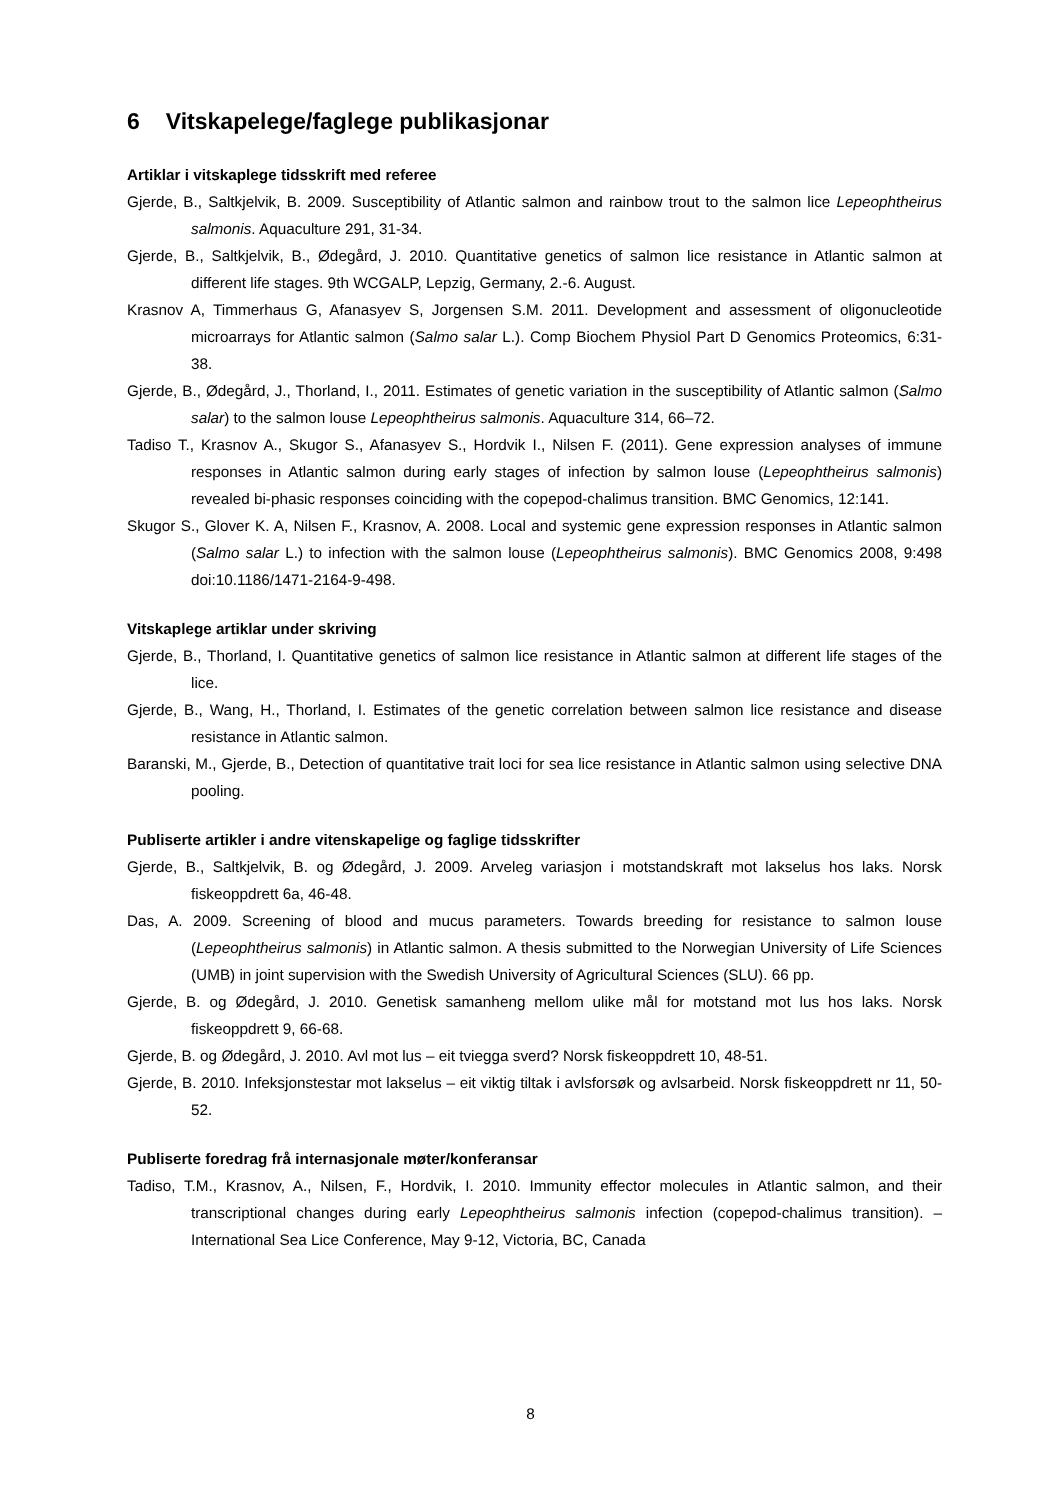6 Vitskapelege/faglege publikasjonar
Artiklar i vitskaplege tidsskrift med referee
Gjerde, B., Saltkjelvik, B. 2009. Susceptibility of Atlantic salmon and rainbow trout to the salmon lice Lepeophtheirus salmonis. Aquaculture 291, 31-34.
Gjerde, B., Saltkjelvik, B., Ødegård, J. 2010. Quantitative genetics of salmon lice resistance in Atlantic salmon at different life stages. 9th WCGALP, Lepzig, Germany, 2.-6. August.
Krasnov A, Timmerhaus G, Afanasyev S, Jorgensen S.M. 2011. Development and assessment of oligonucleotide microarrays for Atlantic salmon (Salmo salar L.). Comp Biochem Physiol Part D Genomics Proteomics, 6:31-38.
Gjerde, B., Ødegård, J., Thorland, I., 2011. Estimates of genetic variation in the susceptibility of Atlantic salmon (Salmo salar) to the salmon louse Lepeophtheirus salmonis. Aquaculture 314, 66–72.
Tadiso T., Krasnov A., Skugor S., Afanasyev S., Hordvik I., Nilsen F. (2011). Gene expression analyses of immune responses in Atlantic salmon during early stages of infection by salmon louse (Lepeophtheirus salmonis) revealed bi-phasic responses coinciding with the copepod-chalimus transition. BMC Genomics, 12:141.
Skugor S., Glover K. A, Nilsen F., Krasnov, A. 2008. Local and systemic gene expression responses in Atlantic salmon (Salmo salar L.) to infection with the salmon louse (Lepeophtheirus salmonis). BMC Genomics 2008, 9:498 doi:10.1186/1471-2164-9-498.
Vitskaplege artiklar under skriving
Gjerde, B., Thorland, I. Quantitative genetics of salmon lice resistance in Atlantic salmon at different life stages of the lice.
Gjerde, B., Wang, H., Thorland, I. Estimates of the genetic correlation between salmon lice resistance and disease resistance in Atlantic salmon.
Baranski, M., Gjerde, B., Detection of quantitative trait loci for sea lice resistance in Atlantic salmon using selective DNA pooling.
Publiserte artikler i andre vitenskapelige og faglige tidsskrifter
Gjerde, B., Saltkjelvik, B. og Ødegård, J. 2009. Arveleg variasjon i motstandskraft mot lakselus hos laks. Norsk fiskeoppdrett 6a, 46-48.
Das, A. 2009. Screening of blood and mucus parameters. Towards breeding for resistance to salmon louse (Lepeophtheirus salmonis) in Atlantic salmon. A thesis submitted to the Norwegian University of Life Sciences (UMB) in joint supervision with the Swedish University of Agricultural Sciences (SLU). 66 pp.
Gjerde, B. og Ødegård, J. 2010. Genetisk samanheng mellom ulike mål for motstand mot lus hos laks. Norsk fiskeoppdrett 9, 66-68.
Gjerde, B. og Ødegård, J. 2010. Avl mot lus – eit tviegga sverd? Norsk fiskeoppdrett 10, 48-51.
Gjerde, B. 2010. Infeksjonstestar mot lakselus – eit viktig tiltak i avlsforsøk og avlsarbeid. Norsk fiskeoppdrett nr 11, 50-52.
Publiserte foredrag frå internasjonale møter/konferansar
Tadiso, T.M., Krasnov, A., Nilsen, F., Hordvik, I. 2010. Immunity effector molecules in Atlantic salmon, and their transcriptional changes during early Lepeophtheirus salmonis infection (copepod-chalimus transition). – International Sea Lice Conference, May 9-12, Victoria, BC, Canada
8